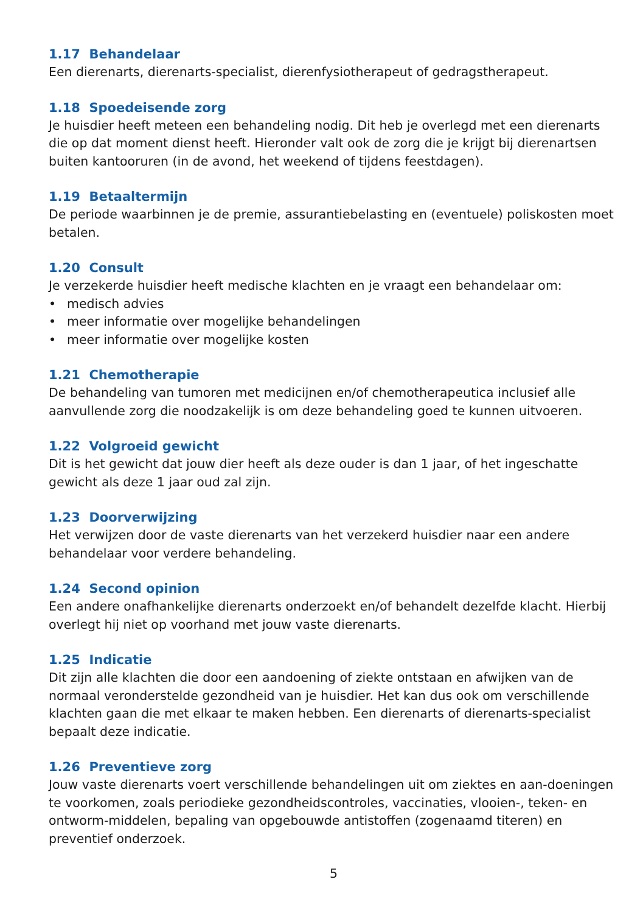1.17 Behandelaar
Een dierenarts, dierenarts-specialist, dierenfysiotherapeut of gedragstherapeut.
1.18 Spoedeisende zorg
Je huisdier heeft meteen een behandeling nodig. Dit heb je overlegd met een dierenarts die op dat moment dienst heeft. Hieronder valt ook de zorg die je krijgt bij dierenartsen buiten kantooruren (in de avond, het weekend of tijdens feestdagen).
1.19 Betaaltermijn
De periode waarbinnen je de premie, assurantiebelasting en (eventuele) poliskosten moet betalen.
1.20 Consult
Je verzekerde huisdier heeft medische klachten en je vraagt een behandelaar om:
• medisch advies
• meer informatie over mogelijke behandelingen
• meer informatie over mogelijke kosten
1.21 Chemotherapie
De behandeling van tumoren met medicijnen en/of chemotherapeutica inclusief alle aanvullende zorg die noodzakelijk is om deze behandeling goed te kunnen uitvoeren.
1.22 Volgroeid gewicht
Dit is het gewicht dat jouw dier heeft als deze ouder is dan 1 jaar, of het ingeschatte gewicht als deze 1 jaar oud zal zijn.
1.23 Doorverwijzing
Het verwijzen door de vaste dierenarts van het verzekerd huisdier naar een andere behandelaar voor verdere behandeling.
1.24 Second opinion
Een andere onafhankelijke dierenarts onderzoekt en/of behandelt dezelfde klacht. Hierbij overlegt hij niet op voorhand met jouw vaste dierenarts.
1.25 Indicatie
Dit zijn alle klachten die door een aandoening of ziekte ontstaan en afwijken van de normaal veronderstelde gezondheid van je huisdier. Het kan dus ook om verschillende klachten gaan die met elkaar te maken hebben. Een dierenarts of dierenarts-specialist bepaalt deze indicatie.
1.26 Preventieve zorg
Jouw vaste dierenarts voert verschillende behandelingen uit om ziektes en aan-doeningen te voorkomen, zoals periodieke gezondheidscontroles, vaccinaties, vlooien-, teken- en ontworm-middelen, bepaling van opgebouwde antistoffen (zogenaamd titeren) en preventief onderzoek.
5